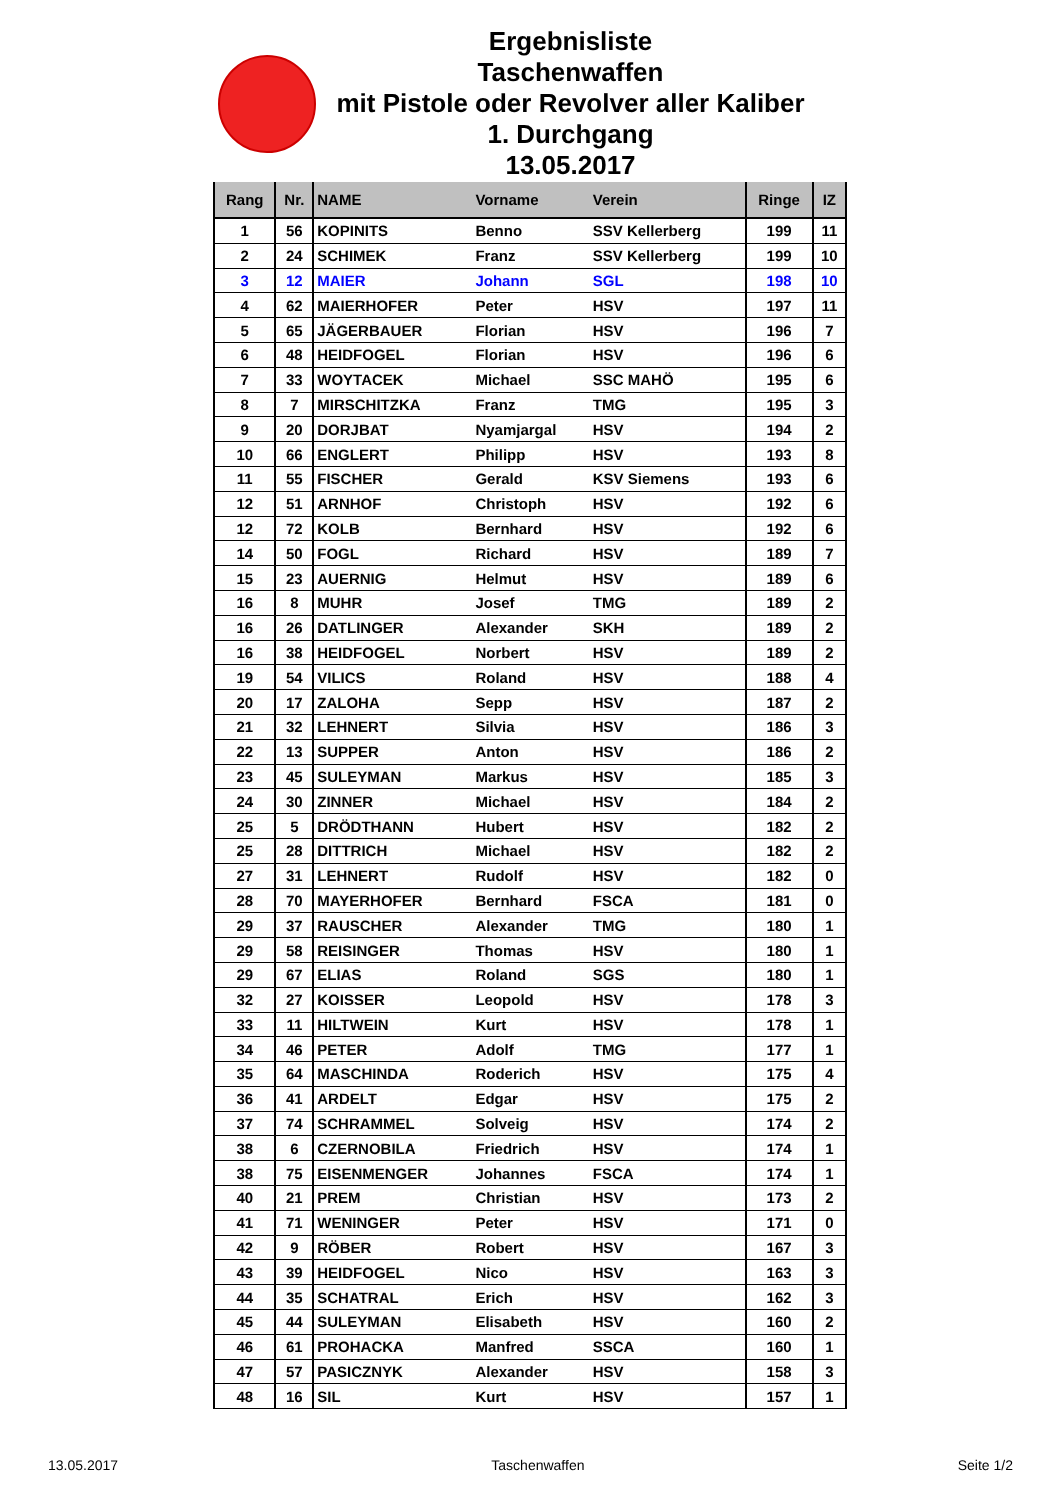Ergebnisliste
Taschenwaffen
mit Pistole oder Revolver aller Kaliber
1. Durchgang
13.05.2017
| Rang | Nr. | NAME | Vorname | Verein | Ringe | IZ |
| --- | --- | --- | --- | --- | --- | --- |
| 1 | 56 | KOPINITS | Benno | SSV Kellerberg | 199 | 11 |
| 2 | 24 | SCHIMEK | Franz | SSV Kellerberg | 199 | 10 |
| 3 | 12 | MAIER | Johann | SGL | 198 | 10 |
| 4 | 62 | MAIERHOFER | Peter | HSV | 197 | 11 |
| 5 | 65 | JÄGERBAUER | Florian | HSV | 196 | 7 |
| 6 | 48 | HEIDFOGEL | Florian | HSV | 196 | 6 |
| 7 | 33 | WOYTACEK | Michael | SSC MAHÖ | 195 | 6 |
| 8 | 7 | MIRSCHITZKA | Franz | TMG | 195 | 3 |
| 9 | 20 | DORJBAT | Nyamjargal | HSV | 194 | 2 |
| 10 | 66 | ENGLERT | Philipp | HSV | 193 | 8 |
| 11 | 55 | FISCHER | Gerald | KSV Siemens | 193 | 6 |
| 12 | 51 | ARNHOF | Christoph | HSV | 192 | 6 |
| 12 | 72 | KOLB | Bernhard | HSV | 192 | 6 |
| 14 | 50 | FOGL | Richard | HSV | 189 | 7 |
| 15 | 23 | AUERNIG | Helmut | HSV | 189 | 6 |
| 16 | 8 | MUHR | Josef | TMG | 189 | 2 |
| 16 | 26 | DATLINGER | Alexander | SKH | 189 | 2 |
| 16 | 38 | HEIDFOGEL | Norbert | HSV | 189 | 2 |
| 19 | 54 | VILICS | Roland | HSV | 188 | 4 |
| 20 | 17 | ZALOHA | Sepp | HSV | 187 | 2 |
| 21 | 32 | LEHNERT | Silvia | HSV | 186 | 3 |
| 22 | 13 | SUPPER | Anton | HSV | 186 | 2 |
| 23 | 45 | SULEYMAN | Markus | HSV | 185 | 3 |
| 24 | 30 | ZINNER | Michael | HSV | 184 | 2 |
| 25 | 5 | DRÖDTHANN | Hubert | HSV | 182 | 2 |
| 25 | 28 | DITTRICH | Michael | HSV | 182 | 2 |
| 27 | 31 | LEHNERT | Rudolf | HSV | 182 | 0 |
| 28 | 70 | MAYERHOFER | Bernhard | FSCA | 181 | 0 |
| 29 | 37 | RAUSCHER | Alexander | TMG | 180 | 1 |
| 29 | 58 | REISINGER | Thomas | HSV | 180 | 1 |
| 29 | 67 | ELIAS | Roland | SGS | 180 | 1 |
| 32 | 27 | KOISSER | Leopold | HSV | 178 | 3 |
| 33 | 11 | HILTWEIN | Kurt | HSV | 178 | 1 |
| 34 | 46 | PETER | Adolf | TMG | 177 | 1 |
| 35 | 64 | MASCHINDA | Roderich | HSV | 175 | 4 |
| 36 | 41 | ARDELT | Edgar | HSV | 175 | 2 |
| 37 | 74 | SCHRAMMEL | Solveig | HSV | 174 | 2 |
| 38 | 6 | CZERNOBILA | Friedrich | HSV | 174 | 1 |
| 38 | 75 | EISENMENGER | Johannes | FSCA | 174 | 1 |
| 40 | 21 | PREM | Christian | HSV | 173 | 2 |
| 41 | 71 | WENINGER | Peter | HSV | 171 | 0 |
| 42 | 9 | RÖBER | Robert | HSV | 167 | 3 |
| 43 | 39 | HEIDFOGEL | Nico | HSV | 163 | 3 |
| 44 | 35 | SCHATRAL | Erich | HSV | 162 | 3 |
| 45 | 44 | SULEYMAN | Elisabeth | HSV | 160 | 2 |
| 46 | 61 | PROHACKA | Manfred | SSCA | 160 | 1 |
| 47 | 57 | PASICZNYK | Alexander | HSV | 158 | 3 |
| 48 | 16 | SIL | Kurt | HSV | 157 | 1 |
13.05.2017 Taschenwaffen Seite 1/2